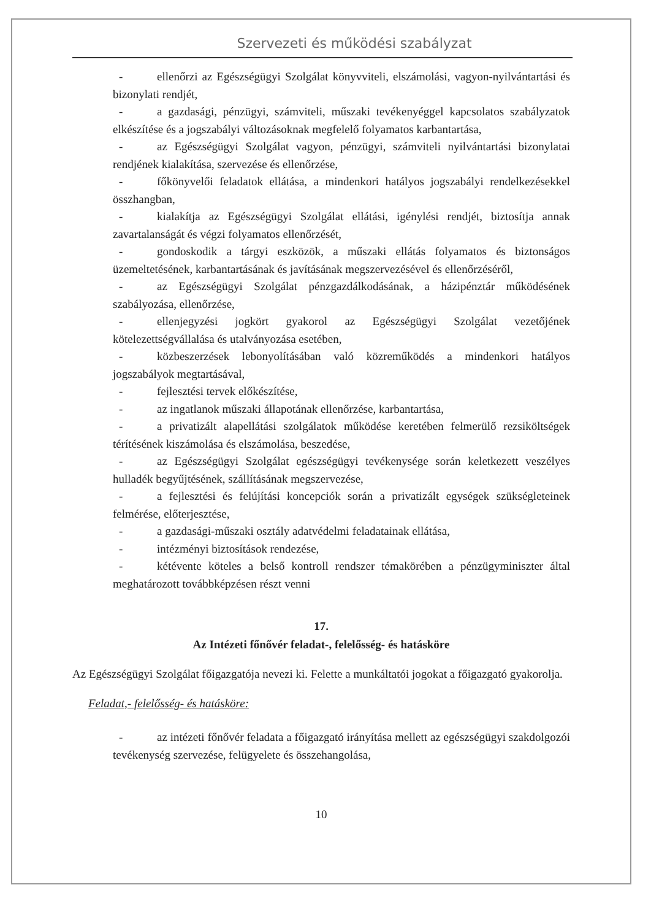Szervezeti és működési szabályzat
- ellenőrzi az Egészségügyi Szolgálat könyvviteli, elszámolási, vagyon-nyilvántartási és bizonylati rendjét,
- a gazdasági, pénzügyi, számviteli, műszaki tevékenyéggel kapcsolatos szabályzatok elkészítése és a jogszabályi változásoknak megfelelő folyamatos karbantartása,
- az Egészségügyi Szolgálat vagyon, pénzügyi, számviteli nyilvántartási bizonylatai rendjének kialakítása, szervezése és ellenőrzése,
- főkönyvelői feladatok ellátása, a mindenkori hatályos jogszabályi rendelkezésekkel összhangban,
- kialakítja az Egészségügyi Szolgálat ellátási, igénylési rendjét, biztosítja annak zavartalanságát és végzi folyamatos ellenőrzését,
- gondoskodik a tárgyi eszközök, a műszaki ellátás folyamatos és biztonságos üzemeltetésének, karbantartásának és javításának megszervezésével és ellenőrzéséről,
- az Egészségügyi Szolgálat pénzgazdálkodásának, a házipénztár működésének szabályozása, ellenőrzése,
- ellenjegyzési jogkört gyakorol az Egészségügyi Szolgálat vezetőjének kötelezettségvállalása és utalványozása esetében,
- közbeszerzések lebonyolításában való közreműködés a mindenkori hatályos jogszabályok megtartásával,
- fejlesztési tervek előkészítése,
- az ingatlanok műszaki állapotának ellenőrzése, karbantartása,
- a privatizált alapellátási szolgálatok működése keretében felmerülő rezsiköltségek térítésének kiszámolása és elszámolása, beszedése,
- az Egészségügyi Szolgálat egészségügyi tevékenysége során keletkezett veszélyes hulladék begyűjtésének, szállításának megszervezése,
- a fejlesztési és felújítási koncepciók során a privatizált egységek szükségleteinek felmérése, előterjesztése,
- a gazdasági-műszaki osztály adatvédelmi feladatainak ellátása,
- intézményi biztosítások rendezése,
- kétévente köteles a belső kontroll rendszer témakörében a pénzügyminiszter által meghatározott továbbképzésen részt venni
17.
Az Intézeti főnővér feladat-, felelősség- és hatásköre
Az Egészségügyi Szolgálat főigazgatója nevezi ki. Felette a munkáltatói jogokat a főigazgató gyakorolja.
Feladat,- felelősség- és hatásköre:
- az intézeti főnővér feladata a főigazgató irányítása mellett az egészségügyi szakdolgozói tevékenység szervezése, felügyelete és összehangolása,
10